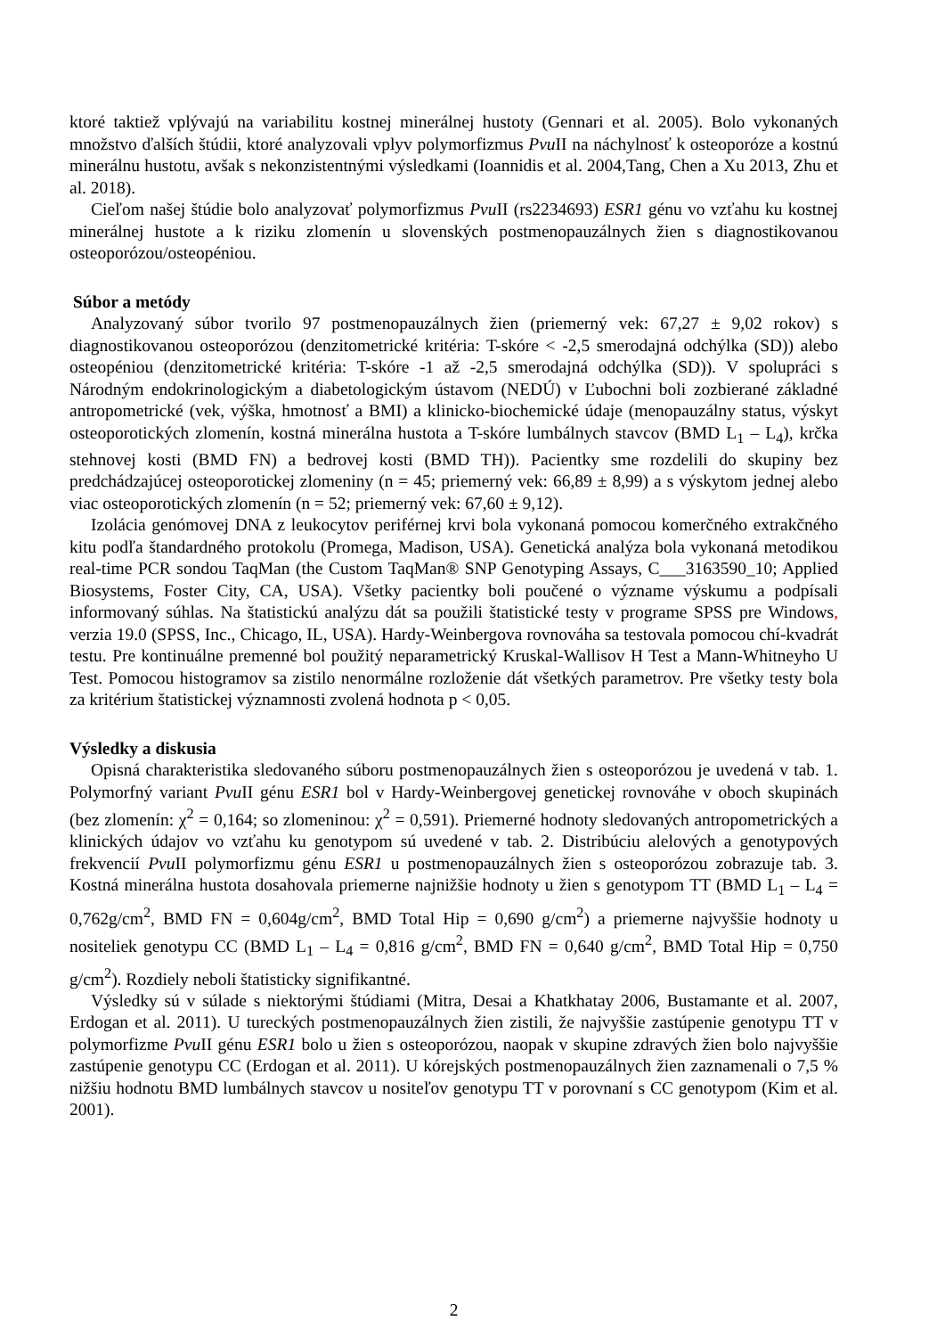ktoré taktiež vplývajú na variabilitu kostnej minerálnej hustoty (Gennari et al. 2005). Bolo vykonaných množstvo ďalších štúdii, ktoré analyzovali vplyv polymorfizmus Pvu II na náchylnosť k osteoporóze a kostnú minerálnu hustotu, avšak s nekonzistentnými výsledkami (Ioannidis et al. 2004,Tang, Chen a Xu 2013, Zhu et al. 2018).
Cieľom našej štúdie bolo analyzovať polymorfizmus Pvu II (rs2234693) ESR1 génu vo vzťahu ku kostnej minerálnej hustote a k riziku zlomenín u slovenských postmenopauzálnych žien s diagnostikovanou osteoporózou/osteopéniou.
Súbor a metódy
Analyzovaný súbor tvorilo 97 postmenopauzálnych žien (priemerný vek: 67,27 ± 9,02 rokov) s diagnostikovanou osteoporózou (denzitometrické kritéria: T-skóre < -2,5 smerodajná odchýlka (SD)) alebo osteopéniou (denzitometrické kritéria: T-skóre -1 až -2,5 smerodajná odchýlka (SD)). V spolupráci s Národným endokrinologickým a diabetologickým ústavom (NEDÚ) v Ľubochni boli zozbierané základné antropometrické (vek, výška, hmotnosť a BMI) a klinicko-biochemické údaje (menopauzálny status, výskyt osteoporotických zlomenín, kostná minerálna hustota a T-skóre lumbálnych stavcov (BMD L<sub>1</sub> – L<sub>4</sub>), krčka stehnovej kosti (BMD FN) a bedrovej kosti (BMD TH)). Pacientky sme rozdelili do skupiny bez predchádzajúcej osteoporotickej zlomeniny (n = 45; priemerný vek: 66,89 ± 8,99) a s výskytom jednej alebo viac osteoporotických zlomenín (n = 52; priemerný vek: 67,60 ± 9,12).
Izolácia genómovej DNA z leukocytov periférnej krvi bola vykonaná pomocou komerčného extrakčného kitu podľa štandardného protokolu (Promega, Madison, USA). Genetická analýza bola vykonaná metodikou real-time PCR sondou TaqMan (the Custom TaqMan® SNP Genotyping Assays, C___3163590_10; Applied Biosystems, Foster City, CA, USA). Všetky pacientky boli poučené o význame výskumu a podpísali informovaný súhlas. Na štatistickú analýzu dát sa použili štatistické testy v programe SPSS pre Windows, verzia 19.0 (SPSS, Inc., Chicago, IL, USA). Hardy-Weinbergova rovnováha sa testovala pomocou chí-kvadrát testu. Pre kontinuálne premenné bol použitý neparametrický Kruskal-Wallisov H Test a Mann-Whitneyho U Test. Pomocou histogramov sa zistilo nenormálne rozloženie dát všetkých parametrov. Pre všetky testy bola za kritérium štatistickej významnosti zvolená hodnota p < 0,05.
Výsledky a diskusia
Opisná charakteristika sledovaného súboru postmenopauzálnych žien s osteoporózou je uvedená v tab. 1. Polymorfný variant Pvu II génu ESR1 bol v Hardy-Weinbergovej genetickej rovnováhe v oboch skupinách (bez zlomenín: χ<sup>2</sup> = 0,164; so zlomeninou: χ<sup>2</sup> = 0,591). Priemerné hodnoty sledovaných antropometrických a klinických údajov vo vzťahu ku genotypom sú uvedené v tab. 2. Distribúciu alelových a genotypových frekvencií Pvu II polymorfizmu génu ESR1 u postmenopauzálnych žien s osteoporózou zobrazuje tab. 3. Kostná minerálna hustota dosahovala priemerne najnižšie hodnoty u žien s genotypom TT (BMD L<sub>1</sub> – L<sub>4</sub> = 0,762g/cm<sup>2</sup>, BMD FN = 0,604g/cm<sup>2</sup>, BMD Total Hip = 0,690 g/cm<sup>2</sup>) a priemerne najvyššie hodnoty u nositeliek genotypu CC (BMD L<sub>1</sub> – L<sub>4</sub> = 0,816 g/cm<sup>2</sup>, BMD FN = 0,640 g/cm<sup>2</sup>, BMD Total Hip = 0,750 g/cm<sup>2</sup>). Rozdiely neboli štatisticky signifikantné.
Výsledky sú v súlade s niektorými štúdiami (Mitra, Desai a Khatkhatay 2006, Bustamante et al. 2007, Erdogan et al. 2011). U tureckých postmenopauzálnych žien zistili, že najvyššie zastúpenie genotypu TT v polymorfizme Pvu II génu ESR1 bolo u žien s osteoporózou, naopak v skupine zdravých žien bolo najvyššie zastúpenie genotypu CC (Erdogan et al. 2011). U kórejských postmenopauzálnych žien zaznamenali o 7,5 % nižšiu hodnotu BMD lumbálnych stavcov u nositeľov genotypu TT v porovnaní s CC genotypom (Kim et al. 2001).
2